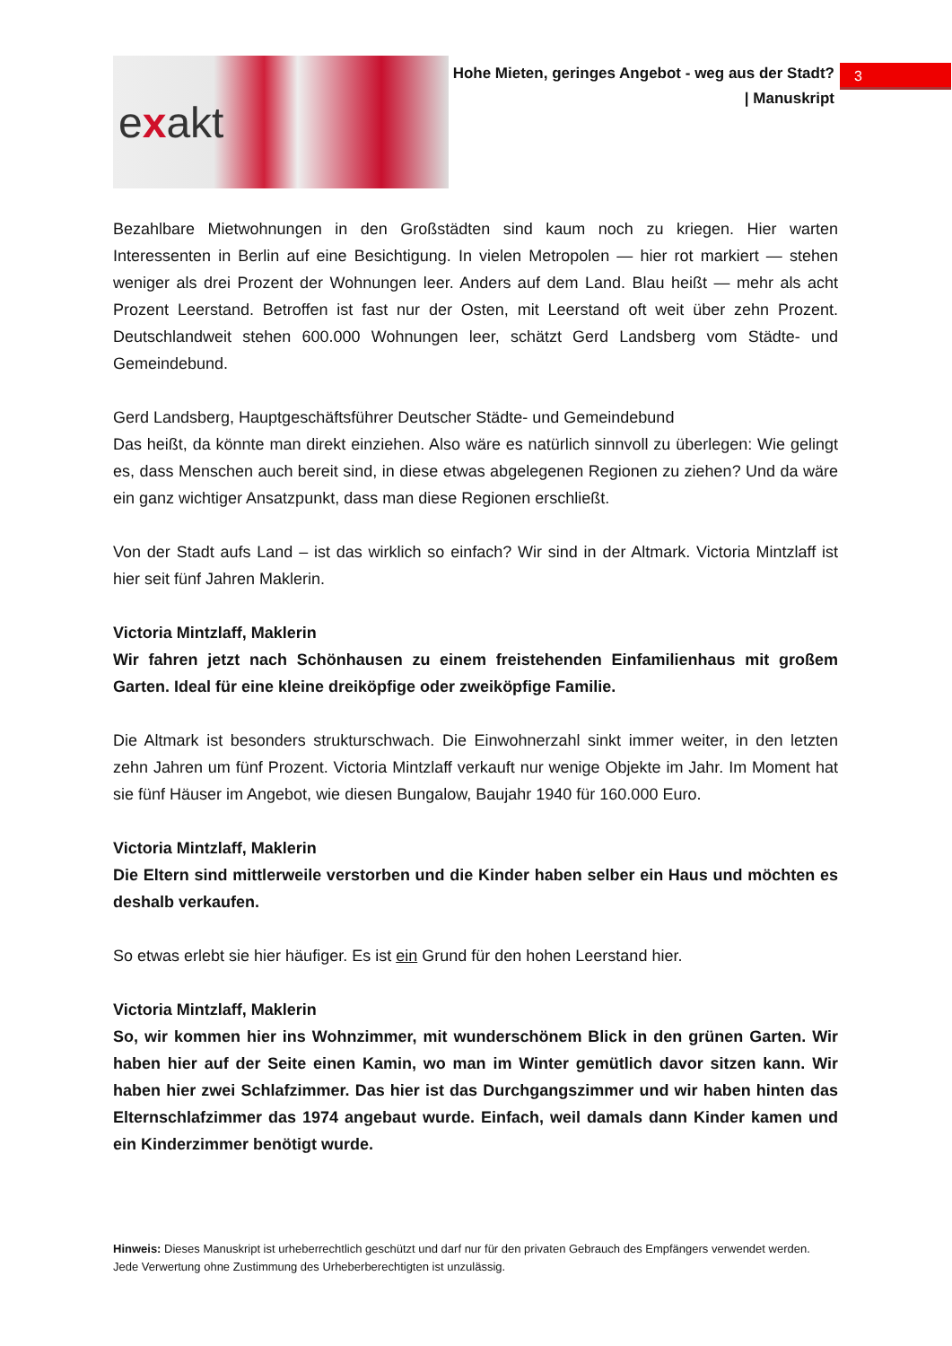e x akt
Hohe Mieten, geringes Angebot - weg aus der Stadt?
| Manuskript
3
Bezahlbare Mietwohnungen in den Großstädten sind kaum noch zu kriegen. Hier warten Interessenten in Berlin auf eine Besichtigung. In vielen Metropolen — hier rot markiert — stehen weniger als drei Prozent der Wohnungen leer. Anders auf dem Land. Blau heißt — mehr als acht Prozent Leerstand. Betroffen ist fast nur der Osten, mit Leerstand oft weit über zehn Prozent. Deutschlandweit stehen 600.000 Wohnungen leer, schätzt Gerd Landsberg vom Städte- und Gemeindebund.
Gerd Landsberg, Hauptgeschäftsführer Deutscher Städte- und Gemeindebund
Das heißt, da könnte man direkt einziehen. Also wäre es natürlich sinnvoll zu überlegen: Wie gelingt es, dass Menschen auch bereit sind, in diese etwas abgelegenen Regionen zu ziehen? Und da wäre ein ganz wichtiger Ansatzpunkt, dass man diese Regionen erschließt.
Von der Stadt aufs Land – ist das wirklich so einfach? Wir sind in der Altmark. Victoria Mintzlaff ist hier seit fünf Jahren Maklerin.
Victoria Mintzlaff, Maklerin
Wir fahren jetzt nach Schönhausen zu einem freistehenden Einfamilienhaus mit großem Garten. Ideal für eine kleine dreiköpfige oder zweiköpfige Familie.
Die Altmark ist besonders strukturschwach. Die Einwohnerzahl sinkt immer weiter, in den letzten zehn Jahren um fünf Prozent. Victoria Mintzlaff verkauft nur wenige Objekte im Jahr. Im Moment hat sie fünf Häuser im Angebot, wie diesen Bungalow, Baujahr 1940 für 160.000 Euro.
Victoria Mintzlaff, Maklerin
Die Eltern sind mittlerweile verstorben und die Kinder haben selber ein Haus und möchten es deshalb verkaufen.
So etwas erlebt sie hier häufiger. Es ist ein Grund für den hohen Leerstand hier.
Victoria Mintzlaff, Maklerin
So, wir kommen hier ins Wohnzimmer, mit wunderschönem Blick in den grünen Garten. Wir haben hier auf der Seite einen Kamin, wo man im Winter gemütlich davor sitzen kann. Wir haben hier zwei Schlafzimmer. Das hier ist das Durchgangszimmer und wir haben hinten das Elternschlafzimmer das 1974 angebaut wurde. Einfach, weil damals dann Kinder kamen und ein Kinderzimmer benötigt wurde.
Hinweis: Dieses Manuskript ist urheberrechtlich geschützt und darf nur für den privaten Gebrauch des Empfängers verwendet werden. Jede Verwertung ohne Zustimmung des Urheberberechtigten ist unzulässig.